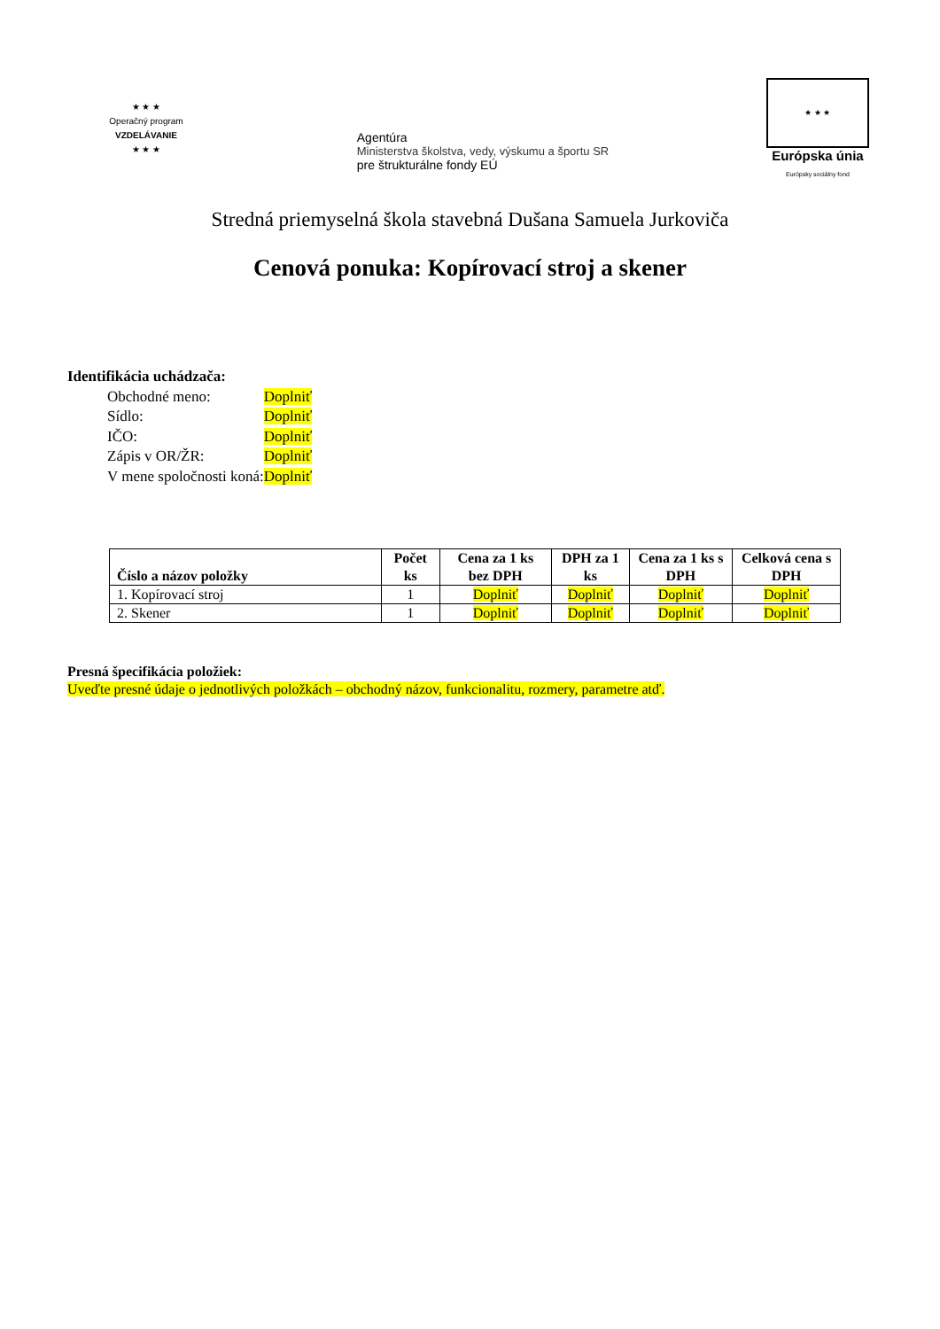★ ★ ★
Operačný program
VZDELÁVANIE
★ ★ ★
Agentúra
Ministerstva školstva, vedy, výskumu a športu SR
pre štrukturálne fondy EÚ
★ ★ ★
Európska únia
Európsky sociálny fond
Stredná priemyselná škola stavebná Dušana Samuela Jurkoviča
Cenová ponuka: Kopírovací stroj a skener
Identifikácia uchádzača:
| Obchodné meno: | Doplniť |
| Sídlo: | Doplniť |
| IČO: | Doplniť |
| Zápis v OR/ŽR: | Doplniť |
| V mene spoločnosti koná: | Doplniť |
| Číslo a názov položky | Počet ks | Cena za 1 ks bez DPH | DPH za 1 ks | Cena za 1 ks s DPH | Celková cena s DPH |
| --- | --- | --- | --- | --- | --- |
| 1. Kopírovací stroj | 1 | Doplniť | Doplniť | Doplniť | Doplniť |
| 2. Skener | 1 | Doplniť | Doplniť | Doplniť | Doplniť |
Presná špecifikácia položiek:
Uveďte presné údaje o jednotlivých položkách – obchodný názov, funkcionalitu, rozmery, parametre atď.